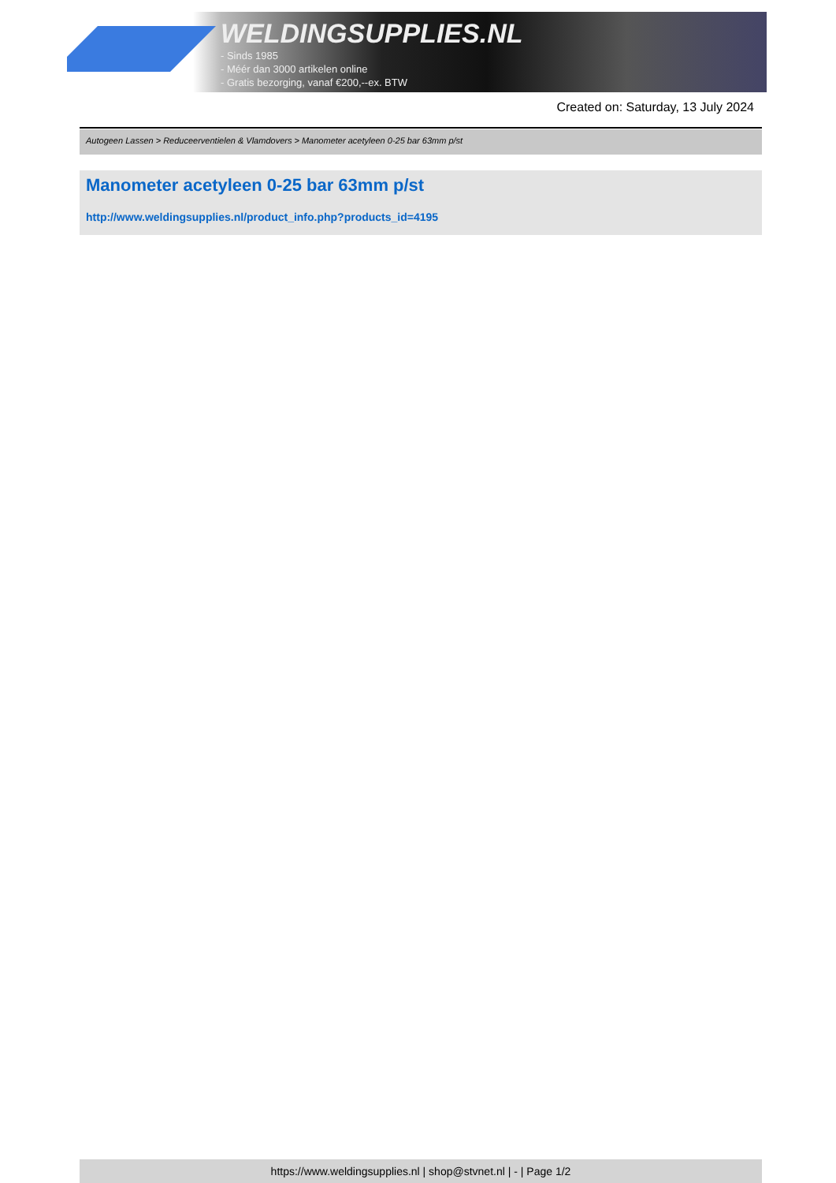WELDINGSUPPLIES.NL
- Sinds 1985
- Méér dan 3000 artikelen online
- Gratis bezorging, vanaf €200,--ex. BTW
Created on: Saturday, 13 July 2024
Autogeen Lassen > Reduceerventielen & Vlamdovers > Manometer acetyleen 0-25 bar 63mm p/st
Manometer acetyleen 0-25 bar 63mm p/st
http://www.weldingsupplies.nl/product_info.php?products_id=4195
https://www.weldingsupplies.nl | shop@stvnet.nl | - | Page 1/2